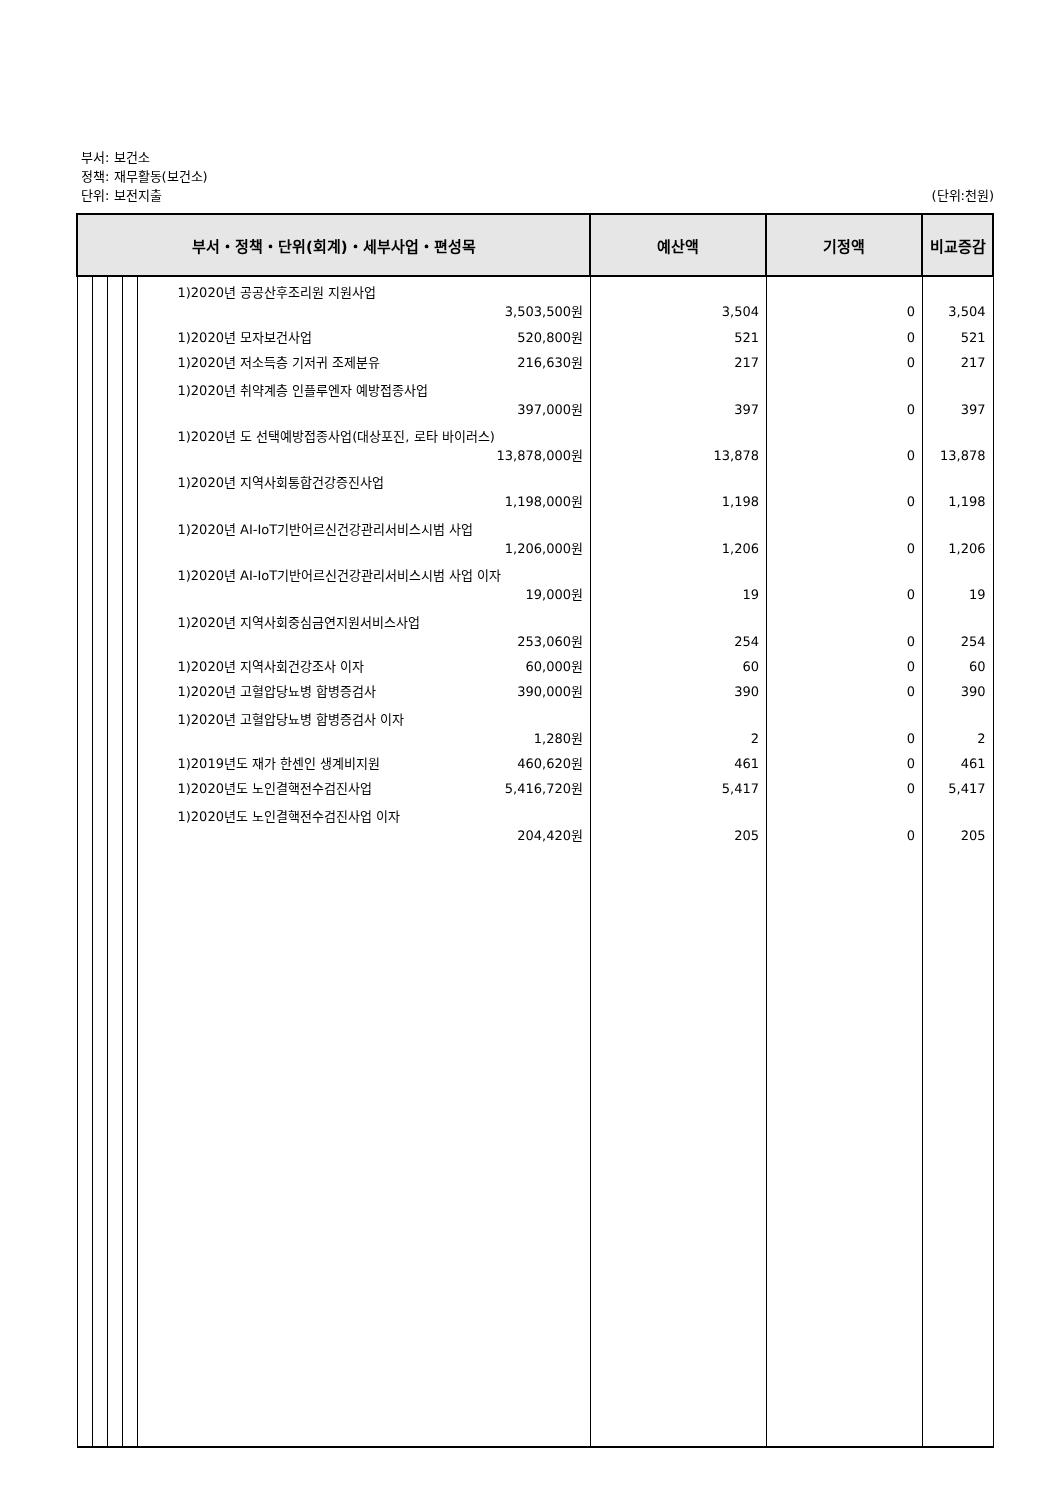부서: 보건소
정책: 재무활동(보건소)
단위: 보전지출 (단위:천원)
| 부서・정책・단위(회계)・세부사업・편성목 | | | | | 예산액 | 기정액 | 비교증감 |
| --- | --- | --- | --- | --- | --- | --- | --- |
| | | | | 1)2020년 공공산후조리원 지원사업 3,503,500원 | 3,504 | 0 | 3,504 |
| | | | | 1)2020년 모자보건사업 520,800원 | 521 | 0 | 521 |
| | | | | 1)2020년 저소득층 기저귀 조제분유 216,630원 | 217 | 0 | 217 |
| | | | | 1)2020년 취약계층 인플루엔자 예방접종사업 397,000원 | 397 | 0 | 397 |
| | | | | 1)2020년 도 선택예방접종사업(대상포진, 로타 바이러스) 13,878,000원 | 13,878 | 0 | 13,878 |
| | | | | 1)2020년 지역사회통합건강증진사업 1,198,000원 | 1,198 | 0 | 1,198 |
| | | | | 1)2020년 AI-IoT기반어르신건강관리서비스시범 사업 1,206,000원 | 1,206 | 0 | 1,206 |
| | | | | 1)2020년 AI-IoT기반어르신건강관리서비스시범 사업 이자 19,000원 | 19 | 0 | 19 |
| | | | | 1)2020년 지역사회중심금연지원서비스사업 253,060원 | 254 | 0 | 254 |
| | | | | 1)2020년 지역사회건강조사 이자 60,000원 | 60 | 0 | 60 |
| | | | | 1)2020년 고혈압당뇨병 합병증검사 390,000원 | 390 | 0 | 390 |
| | | | | 1)2020년 고혈압당뇨병 합병증검사 이자 1,280원 | 2 | 0 | 2 |
| | | | | 1)2019년도 재가 한센인 생계비지원 460,620원 | 461 | 0 | 461 |
| | | | | 1)2020년도 노인결핵전수검진사업 5,416,720원 | 5,417 | 0 | 5,417 |
| | | | | 1)2020년도 노인결핵전수검진사업 이자 204,420원 | 205 | 0 | 205 |